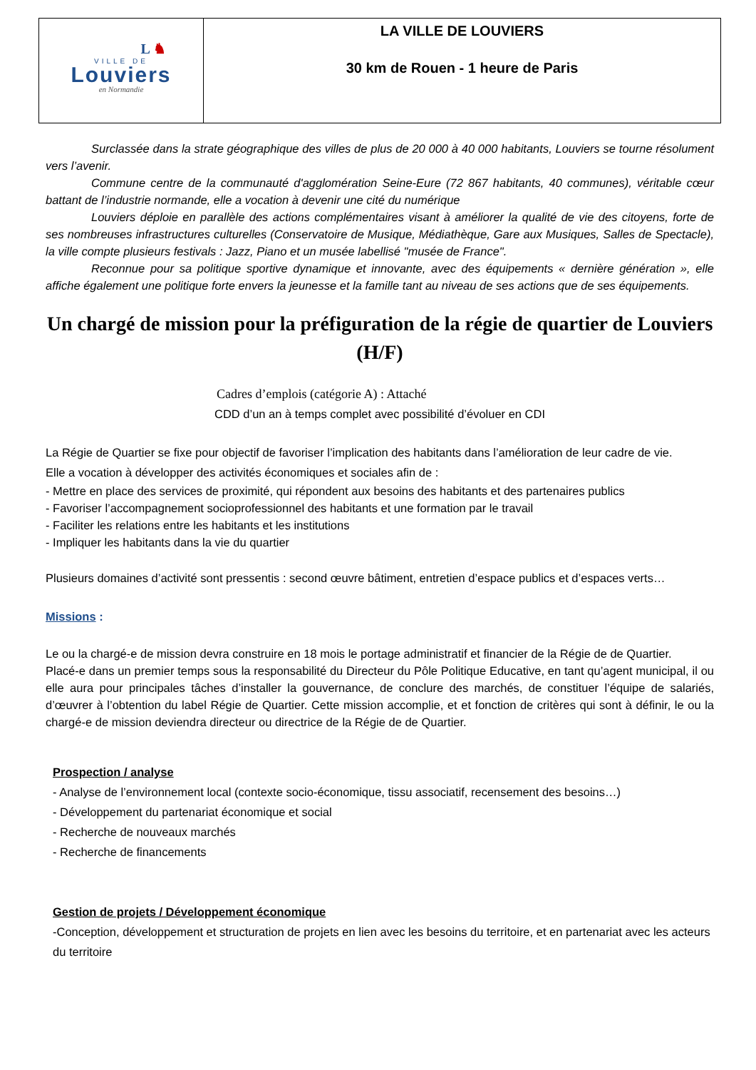| L ♞ VILLE DE Louviers en Normandie | LA VILLE DE LOUVIERS 30 km de Rouen - 1 heure de Paris |
Surclassée dans la strate géographique des villes de plus de 20 000 à 40 000 habitants, Louviers se tourne résolument vers l’avenir.
Commune centre de la communauté d'agglomération Seine-Eure (72 867 habitants, 40 communes), véritable cœur battant de l’industrie normande, elle a vocation à devenir une cité du numérique
Louviers déploie en parallèle des actions complémentaires visant à améliorer la qualité de vie des citoyens, forte de ses nombreuses infrastructures culturelles (Conservatoire de Musique, Médiathèque, Gare aux Musiques, Salles de Spectacle), la ville compte plusieurs festivals : Jazz, Piano et un musée labellisé "musée de France".
Reconnue pour sa politique sportive dynamique et innovante, avec des équipements « dernière génération », elle affiche également une politique forte envers la jeunesse et la famille tant au niveau de ses actions que de ses équipements.
Un chargé de mission pour la préfiguration de la régie de quartier de Louviers (H/F)
Cadres d’emplois (catégorie A) : Attaché
CDD d’un an à temps complet avec possibilité d’évoluer en CDI
La Régie de Quartier se fixe pour objectif de favoriser l’implication des habitants dans l’amélioration de leur cadre de vie.
Elle a vocation à développer des activités économiques et sociales afin de :
- Mettre en place des services de proximité, qui répondent aux besoins des habitants et des partenaires publics
- Favoriser l’accompagnement socioprofessionnel des habitants et une formation par le travail
- Faciliter les relations entre les habitants et les institutions
- Impliquer les habitants dans la vie du quartier
Plusieurs domaines d’activité sont pressentis : second œuvre bâtiment, entretien d’espace publics et d’espaces verts…
Missions :
Le ou la chargé-e de mission devra construire en 18 mois le portage administratif et financier de la Régie de de Quartier.
Placé-e dans un premier temps sous la responsabilité du Directeur du Pôle Politique Educative, en tant qu’agent municipal, il ou elle aura pour principales tâches d’installer la gouvernance, de conclure des marchés, de constituer l’équipe de salariés, d’œuvrer à l’obtention du label Régie de Quartier. Cette mission accomplie, et et fonction de critères qui sont à définir, le ou la chargé-e de mission deviendra directeur ou directrice de la Régie de de Quartier.
Prospection / analyse
- Analyse de l’environnement local (contexte socio-économique, tissu associatif, recensement des besoins…)
- Développement du partenariat économique et social
- Recherche de nouveaux marchés
- Recherche de financements
Gestion de projets / Développement économique
-Conception, développement et structuration de projets en lien avec les besoins du territoire, et en partenariat avec les acteurs du territoire